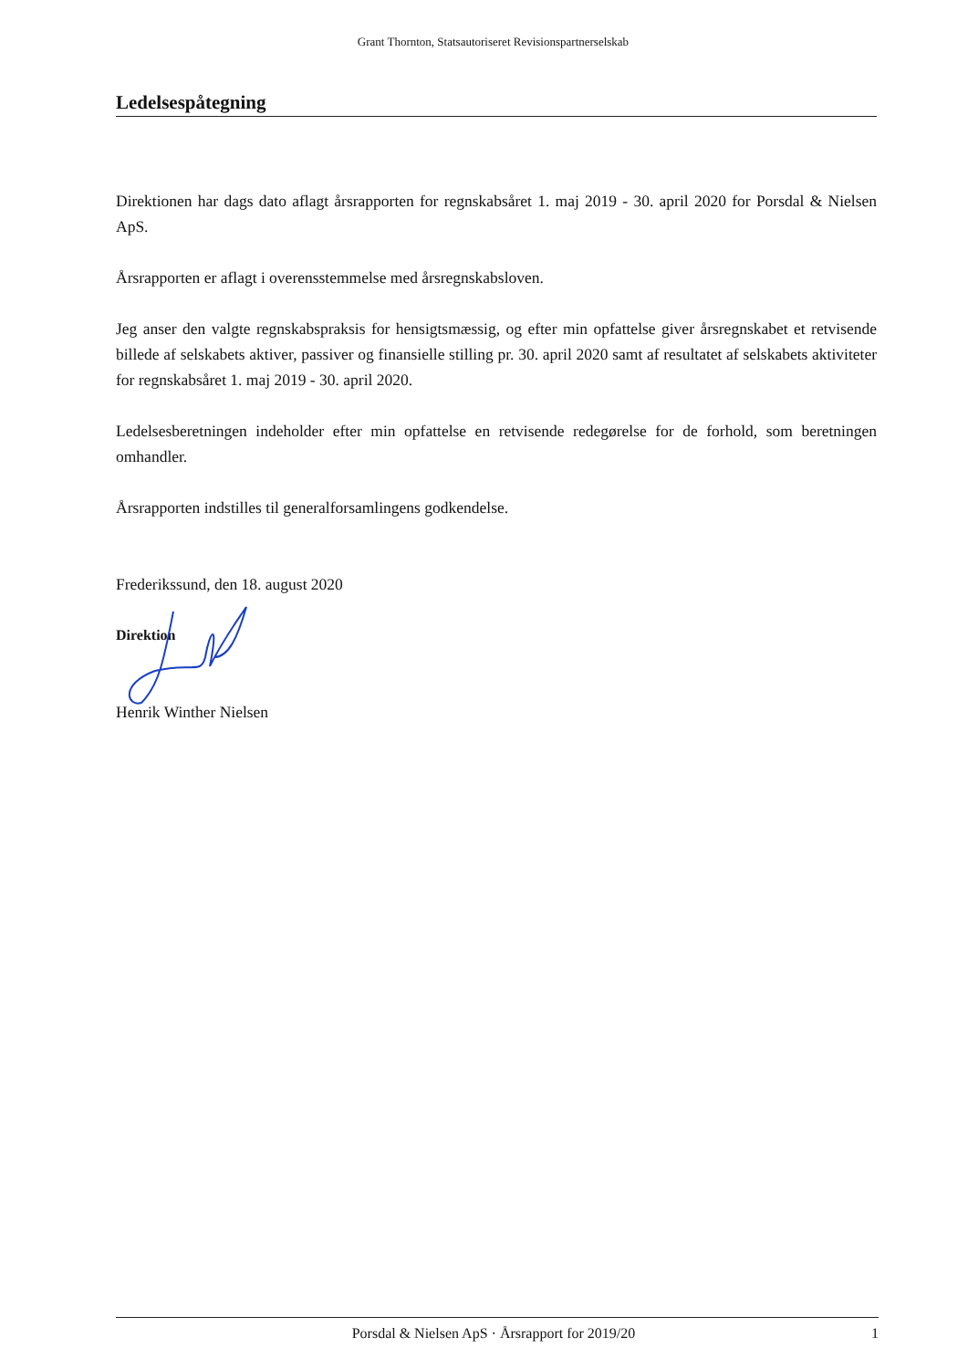Grant Thornton, Statsautoriseret Revisionspartnerselskab
Ledelsespåtegning
Direktionen har dags dato aflagt årsrapporten for regnskabsåret 1. maj 2019 - 30. april 2020 for Porsdal & Nielsen ApS.
Årsrapporten er aflagt i overensstemmelse med årsregnskabsloven.
Jeg anser den valgte regnskabspraksis for hensigtsmæssig, og efter min opfattelse giver årsregnskabet et retvisende billede af selskabets aktiver, passiver og finansielle stilling pr. 30. april 2020 samt af resultatet af selskabets aktiviteter for regnskabsåret 1. maj 2019 - 30. april 2020.
Ledelsesberetningen indeholder efter min opfattelse en retvisende redegørelse for de forhold, som beretningen omhandler.
Årsrapporten indstilles til generalforsamlingens godkendelse.
Frederikssund, den 18. august 2020
Direktion
Henrik Winther Nielsen
Porsdal & Nielsen ApS · Årsrapport for 2019/20 1